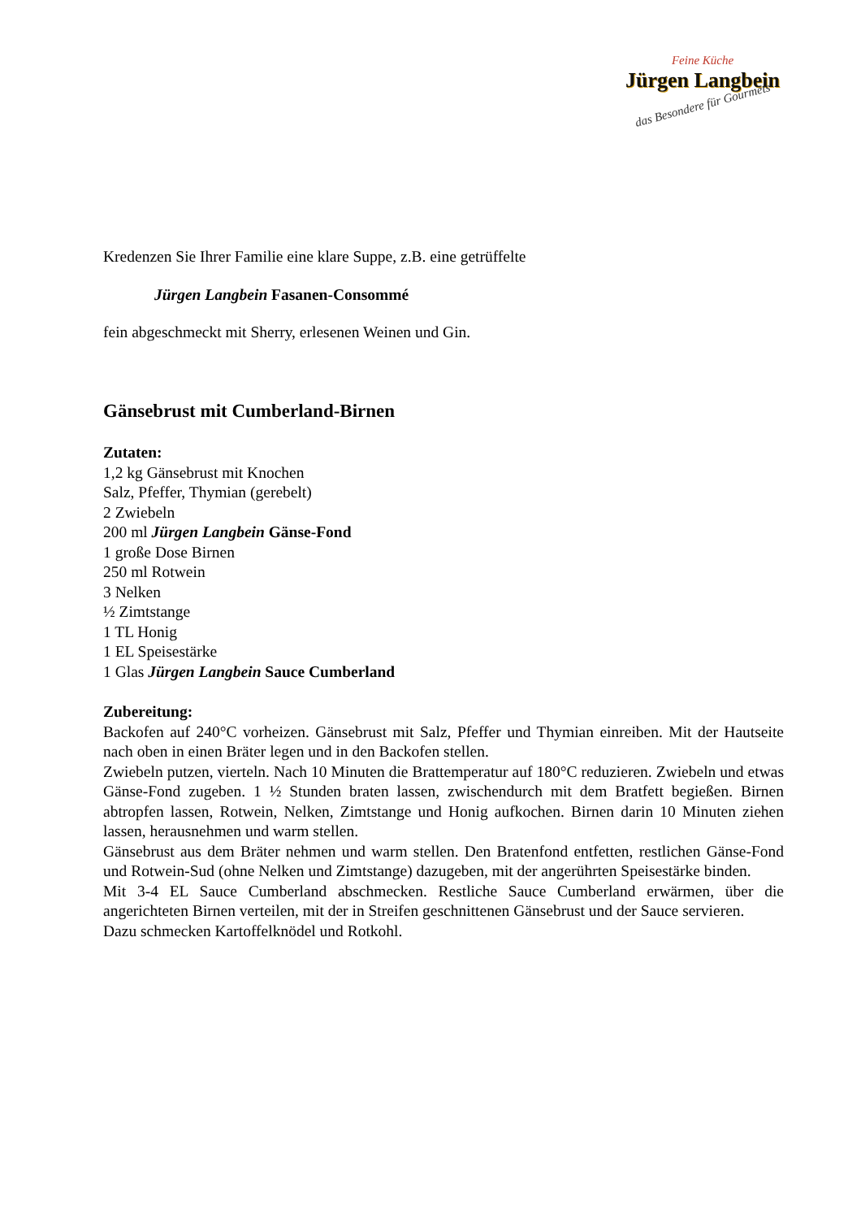Feine Küche
Jürgen Langbein
das Besondere für Gourmets
Kredenzen Sie Ihrer Familie eine klare Suppe, z.B. eine getrüffelte
Jürgen Langbein Fasanen-Consommé
fein abgeschmeckt mit Sherry, erlesenen Weinen und Gin.
Gänsebrust mit Cumberland-Birnen
Zutaten:
1,2 kg Gänsebrust mit Knochen
Salz, Pfeffer, Thymian (gerebelt)
2 Zwiebeln
200 ml Jürgen Langbein Gänse-Fond
1 große Dose Birnen
250 ml Rotwein
3 Nelken
½ Zimtstange
1 TL Honig
1 EL Speisestärke
1 Glas Jürgen Langbein Sauce Cumberland
Zubereitung:
Backofen auf 240°C vorheizen. Gänsebrust mit Salz, Pfeffer und Thymian einreiben. Mit der Hautseite nach oben in einen Bräter legen und in den Backofen stellen.
Zwiebeln putzen, vierteln. Nach 10 Minuten die Brattemperatur auf 180°C reduzieren. Zwiebeln und etwas Gänse-Fond zugeben. 1 ½ Stunden braten lassen, zwischendurch mit dem Bratfett begießen. Birnen abtropfen lassen, Rotwein, Nelken, Zimtstange und Honig aufkochen. Birnen darin 10 Minuten ziehen lassen, herausnehmen und warm stellen.
Gänsebrust aus dem Bräter nehmen und warm stellen. Den Bratenfond entfetten, restlichen Gänse-Fond und Rotwein-Sud (ohne Nelken und Zimtstange) dazugeben, mit der angerührten Speisestärke binden.
Mit 3-4 EL Sauce Cumberland abschmecken. Restliche Sauce Cumberland erwärmen, über die angerichteten Birnen verteilen, mit der in Streifen geschnittenen Gänsebrust und der Sauce servieren.
Dazu schmecken Kartoffelknödel und Rotkohl.